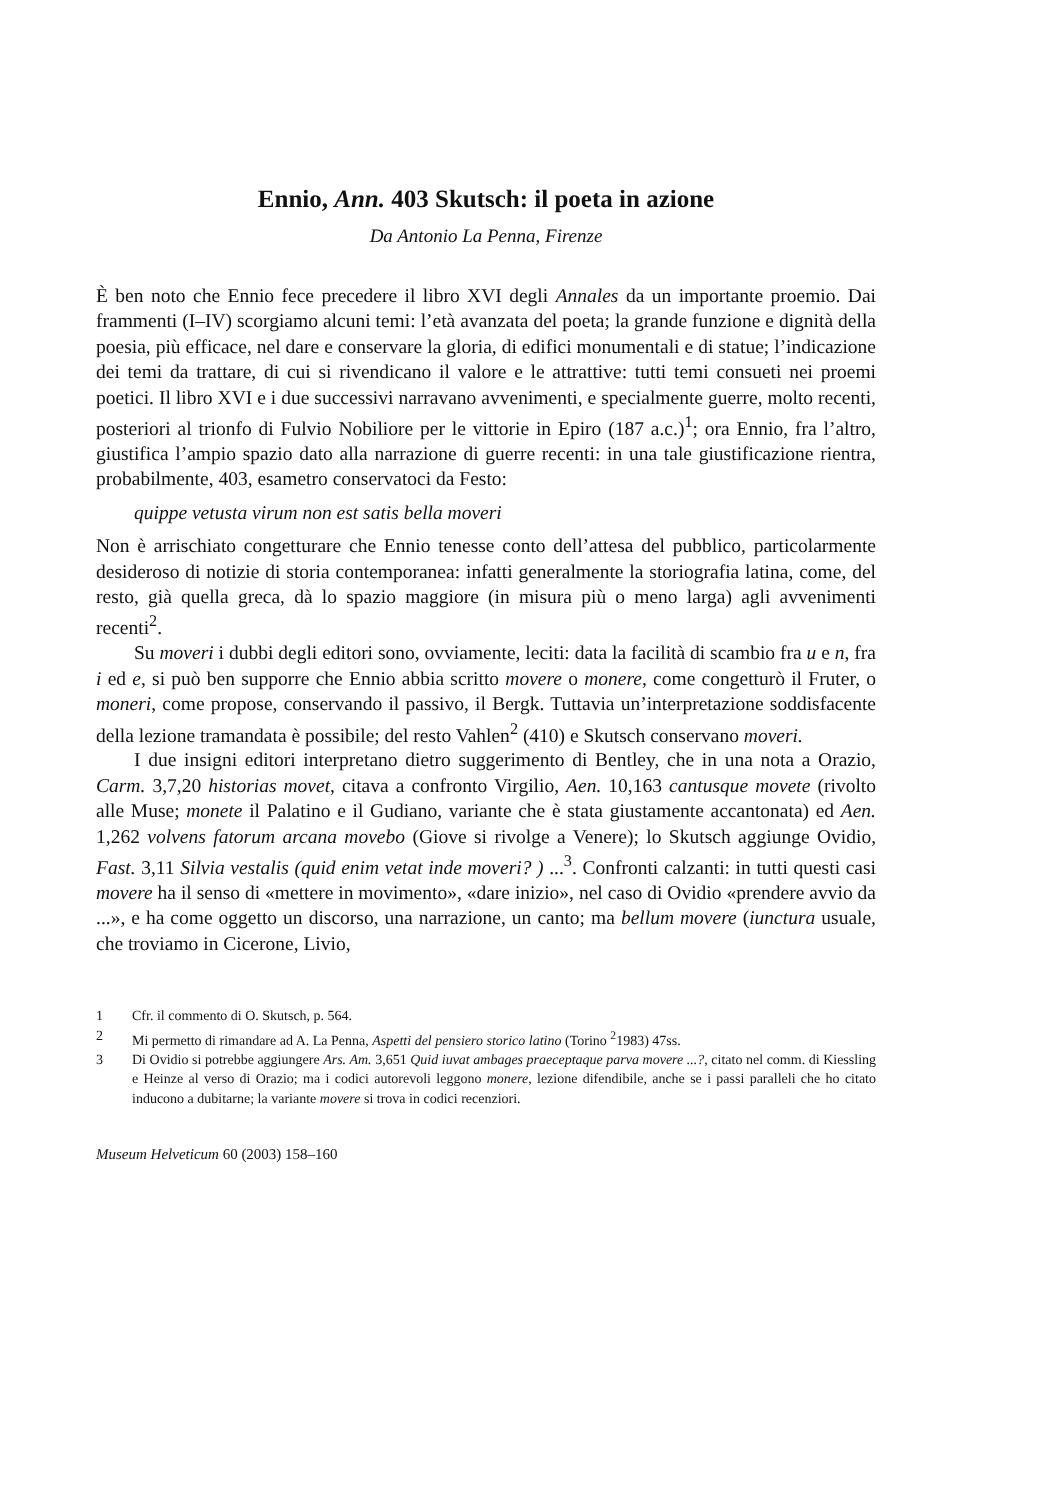Ennio, Ann. 403 Skutsch: il poeta in azione
Da Antonio La Penna, Firenze
È ben noto che Ennio fece precedere il libro XVI degli Annales da un importante proemio. Dai frammenti (I–IV) scorgiamo alcuni temi: l’età avanzata del poeta; la grande funzione e dignità della poesia, più efficace, nel dare e conservare la gloria, di edifici monumentali e di statue; l’indicazione dei temi da trattare, di cui si rivendicano il valore e le attrattive: tutti temi consueti nei proemi poetici. Il libro XVI e i due successivi narravano avvenimenti, e specialmente guerre, molto recenti, posteriori al trionfo di Fulvio Nobiliore per le vittorie in Epiro (187 a.c.)<sup>1</sup>; ora Ennio, fra l’altro, giustifica l’ampio spazio dato alla narrazione di guerre recenti: in una tale giustificazione rientra, probabilmente, 403, esametro conservatoci da Festo:
quippe vetusta virum non est satis bella moveri
Non è arrischiato congetturare che Ennio tenesse conto dell’attesa del pubblico, particolarmente desideroso di notizie di storia contemporanea: infatti generalmente la storiografia latina, come, del resto, già quella greca, dà lo spazio maggiore (in misura più o meno larga) agli avvenimenti recenti<sup>2</sup>.
Su moveri i dubbi degli editori sono, ovviamente, leciti: data la facilità di scambio fra u e n, fra i ed e, si può ben supporre che Ennio abbia scritto movere o monere, come congetturò il Fruter, o moneri, come propose, conservando il passivo, il Bergk. Tuttavia un’interpretazione soddisfacente della lezione tramandata è possibile; del resto Vahlen<sup>2</sup> (410) e Skutsch conservano moveri.
I due insigni editori interpretano dietro suggerimento di Bentley, che in una nota a Orazio, Carm. 3,7,20 historias movet, citava a confronto Virgilio, Aen. 10,163 cantusque movete (rivolto alle Muse; monete il Palatino e il Gudiano, variante che è stata giustamente accantonata) ed Aen. 1,262 volvens fatorum arcana movebo (Giove si rivolge a Venere); lo Skutsch aggiunge Ovidio, Fast. 3,11 Silvia vestalis (quid enim vetat inde moveri? ) ...<sup>3</sup>. Confronti calzanti: in tutti questi casi movere ha il senso di «mettere in movimento», «dare inizio», nel caso di Ovidio «prendere avvio da ...», e ha come oggetto un discorso, una narrazione, un canto; ma bellum movere (iunctura usuale, che troviamo in Cicerone, Livio,
1 Cfr. il commento di O. Skutsch, p. 564.
2 Mi permetto di rimandare ad A. La Penna, Aspetti del pensiero storico latino (Torino <sup>2</sup>1983) 47ss.
3 Di Ovidio si potrebbe aggiungere Ars. Am. 3,651 Quid iuvat ambages praeceptaque parva movere ...?, citato nel comm. di Kiessling e Heinze al verso di Orazio; ma i codici autorevoli leggono monere, lezione difendibile, anche se i passi paralleli che ho citato inducono a dubitarne; la variante movere si trova in codici recenziori.
Museum Helveticum 60 (2003) 158–160